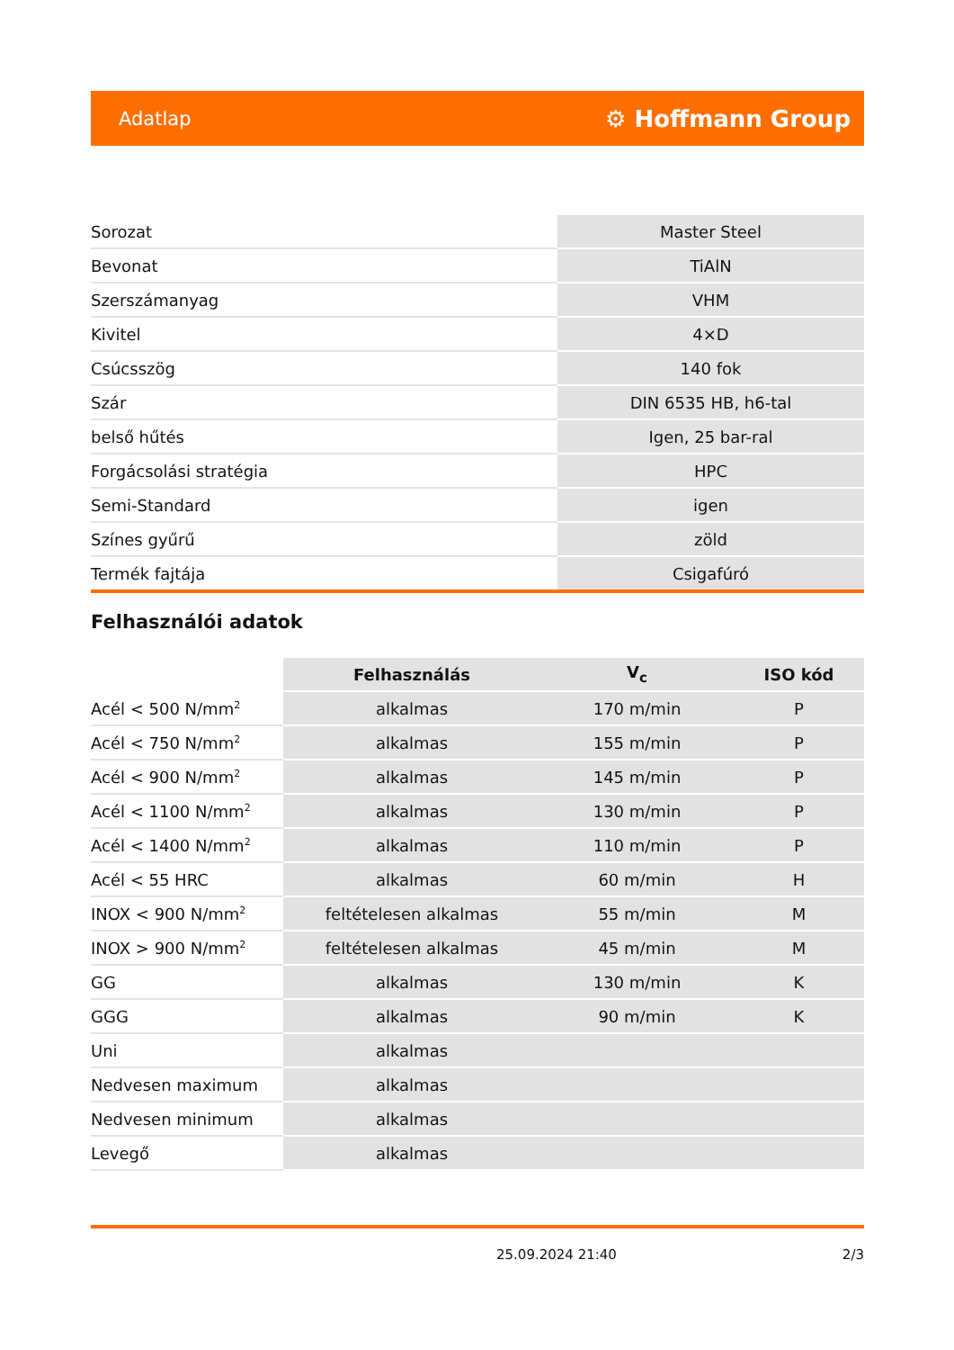Adatlap ⚙ Hoffmann Group
| Sorozat | Master Steel |
| Bevonat | TiAlN |
| Szerszámanyag | VHM |
| Kivitel | 4×D |
| Csúcsszög | 140 fok |
| Szár | DIN 6535 HB, h6-tal |
| belső hűtés | Igen, 25 bar-ral |
| Forgácsolási stratégia | HPC |
| Semi-Standard | igen |
| Színes gyűrű | zöld |
| Termék fajtája | Csigafúró |
Felhasználói adatok
| | Felhasználás | V<sub>c</sub> | ISO kód |
| --- | --- | --- | --- |
| Acél < 500 N/mm<sup>2</sup> | alkalmas | 170 m/min | P |
| Acél < 750 N/mm<sup>2</sup> | alkalmas | 155 m/min | P |
| Acél < 900 N/mm<sup>2</sup> | alkalmas | 145 m/min | P |
| Acél < 1100 N/mm<sup>2</sup> | alkalmas | 130 m/min | P |
| Acél < 1400 N/mm<sup>2</sup> | alkalmas | 110 m/min | P |
| Acél < 55 HRC | alkalmas | 60 m/min | H |
| INOX < 900 N/mm<sup>2</sup> | feltételesen alkalmas | 55 m/min | M |
| INOX > 900 N/mm<sup>2</sup> | feltételesen alkalmas | 45 m/min | M |
| GG | alkalmas | 130 m/min | K |
| GGG | alkalmas | 90 m/min | K |
| Uni | alkalmas | | |
| Nedvesen maximum | alkalmas | | |
| Nedvesen minimum | alkalmas | | |
| Levegő | alkalmas | | |
25.09.2024 21:40 2/3